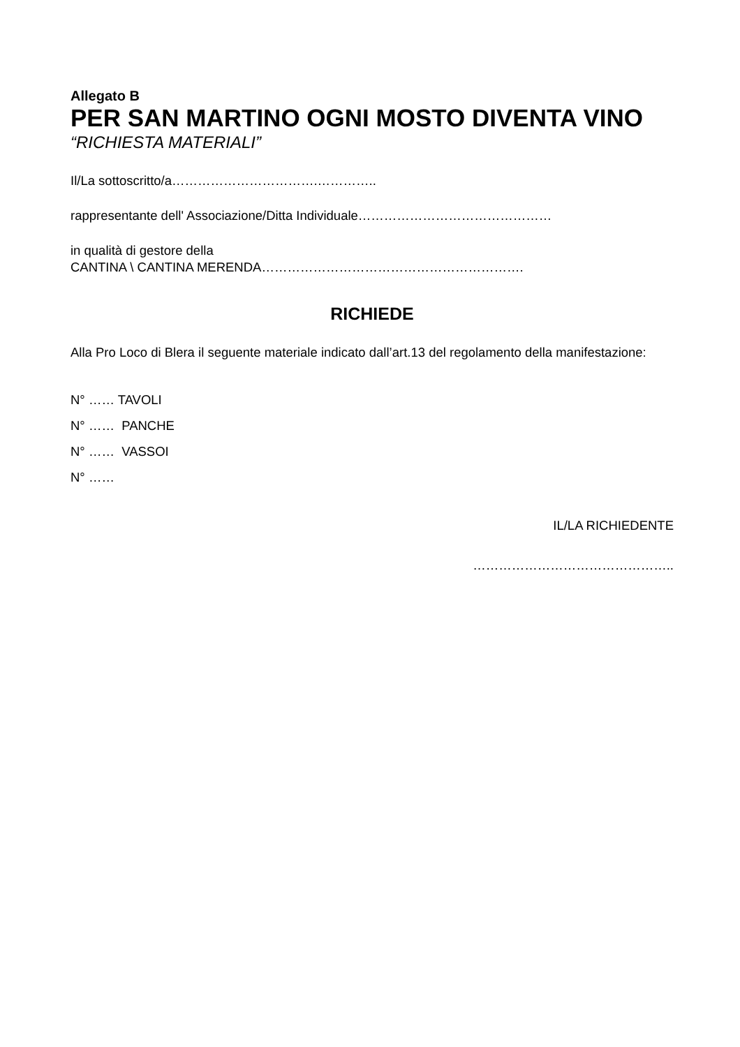Allegato B
PER SAN MARTINO OGNI MOSTO DIVENTA VINO
“RICHIESTA MATERIALI”
Il/La sottoscritto/a…………………………….…………..
rappresentante dell' Associazione/Ditta Individuale………………………………………
in qualità di gestore della
CANTINA \ CANTINA MERENDA…………………………………………………….
RICHIEDE
Alla Pro Loco di Blera il seguente materiale indicato dall’art.13 del regolamento della manifestazione:
N° …… TAVOLI
N° …… PANCHE
N° …… VASSOI
N° ……
IL/LA RICHIEDENTE
………………………………………..